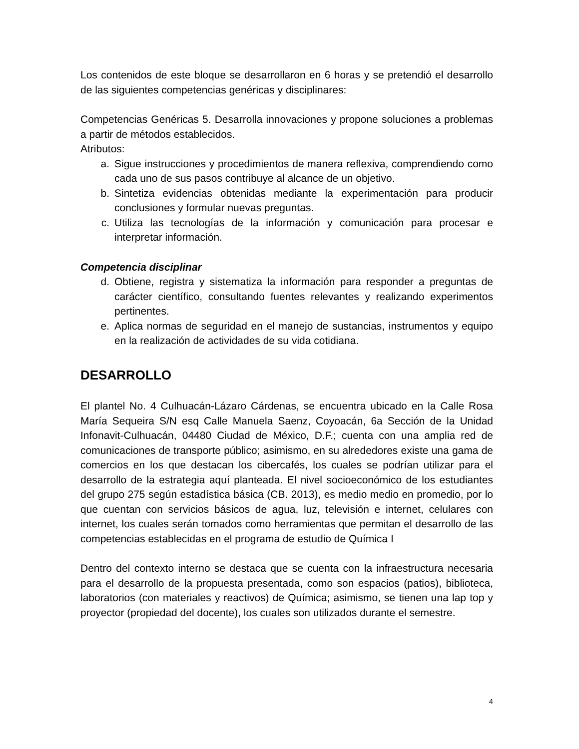Los contenidos de este bloque se desarrollaron en 6 horas y se pretendió el desarrollo de las siguientes competencias genéricas y disciplinares:
Competencias Genéricas 5. Desarrolla innovaciones y propone soluciones a problemas a partir de métodos establecidos.
Atributos:
a. Sigue instrucciones y procedimientos de manera reflexiva, comprendiendo como cada uno de sus pasos contribuye al alcance de un objetivo.
b. Sintetiza evidencias obtenidas mediante la experimentación para producir conclusiones y formular nuevas preguntas.
c. Utiliza las tecnologías de la información y comunicación para procesar e interpretar información.
Competencia disciplinar
d. Obtiene, registra y sistematiza la información para responder a preguntas de carácter científico, consultando fuentes relevantes y realizando experimentos pertinentes.
e. Aplica normas de seguridad en el manejo de sustancias, instrumentos y equipo en la realización de actividades de su vida cotidiana.
DESARROLLO
El plantel No. 4 Culhuacán-Lázaro Cárdenas, se encuentra ubicado en la Calle Rosa María Sequeira S/N esq Calle Manuela Saenz, Coyoacán, 6a Sección de la Unidad Infonavit-Culhuacán, 04480 Ciudad de México, D.F.; cuenta con una amplia red de comunicaciones de transporte público; asimismo, en su alrededores existe una gama de comercios en los que destacan los cibercafés, los cuales se podrían utilizar para el desarrollo de la estrategia aquí planteada. El nivel socioeconómico de los estudiantes del grupo 275 según estadística básica (CB. 2013), es medio medio en promedio, por lo que cuentan con servicios básicos de agua, luz, televisión e internet, celulares con internet, los cuales serán tomados como herramientas que permitan el desarrollo de las competencias establecidas en el programa de estudio de Química I
Dentro del contexto interno se destaca que se cuenta con la infraestructura necesaria para el desarrollo de la propuesta presentada, como son espacios (patios), biblioteca, laboratorios (con materiales y reactivos) de Química; asimismo, se tienen una lap top y proyector (propiedad del docente), los cuales son utilizados durante el semestre.
4